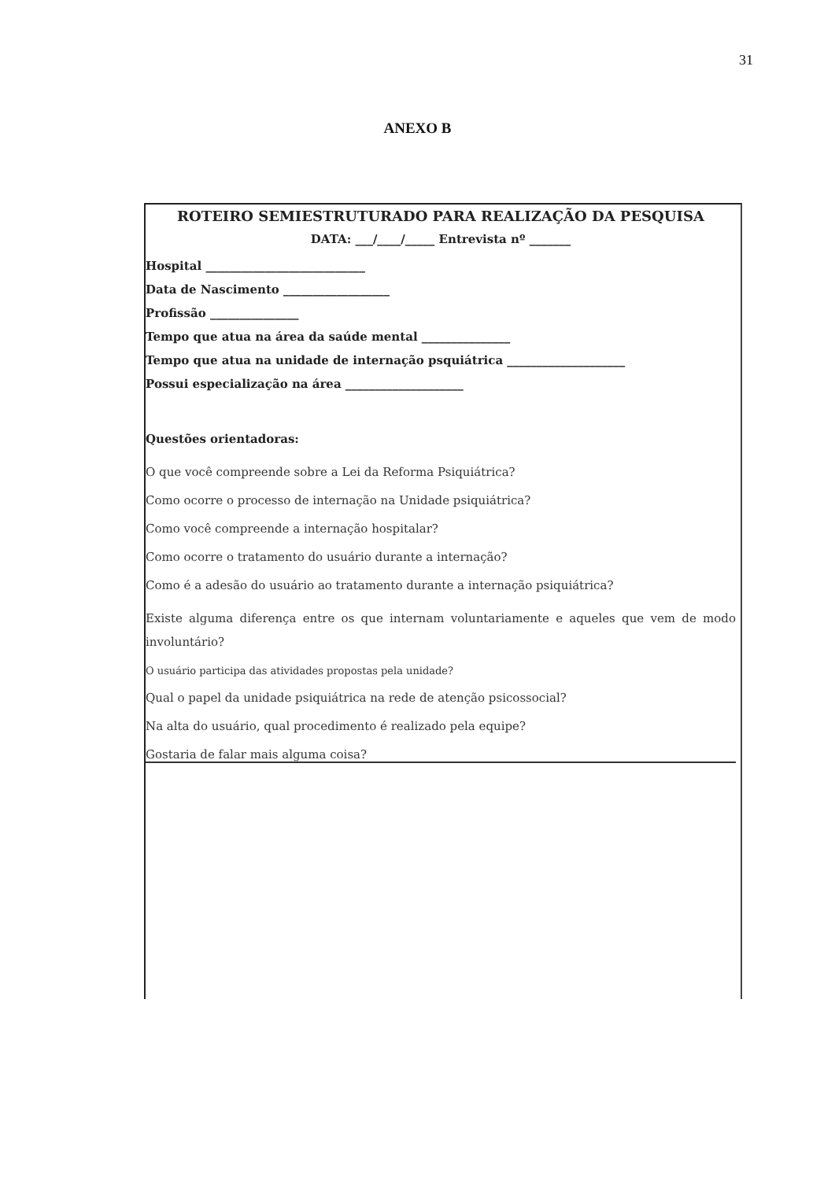31
ANEXO B
ROTEIRO SEMIESTRUTURADO PARA REALIZAÇÃO DA PESQUISA
DATA: ___/____/_____ Entrevista nº _______
Hospital ___________________________
Data de Nascimento __________________
Profissão _______________
Tempo que atua na área da saúde mental _______________
Tempo que atua na unidade de internação psquiátrica ____________________
Possui especialização na área ____________________
Questões orientadoras:
O que você compreende sobre a Lei da Reforma Psiquiátrica?
Como ocorre o processo de internação na Unidade psiquiátrica?
Como você compreende a internação hospitalar?
Como ocorre o tratamento do usuário durante a internação?
Como é a adesão do usuário ao tratamento durante a internação psiquiátrica?
Existe alguma diferença entre os que internam voluntariamente e aqueles que vem de modo involuntário?
O usuário participa das atividades propostas pela unidade?
Qual o papel da unidade psiquiátrica na rede de atenção psicossocial?
Na alta do usuário, qual procedimento é realizado pela equipe?
Gostaria de falar mais alguma coisa?